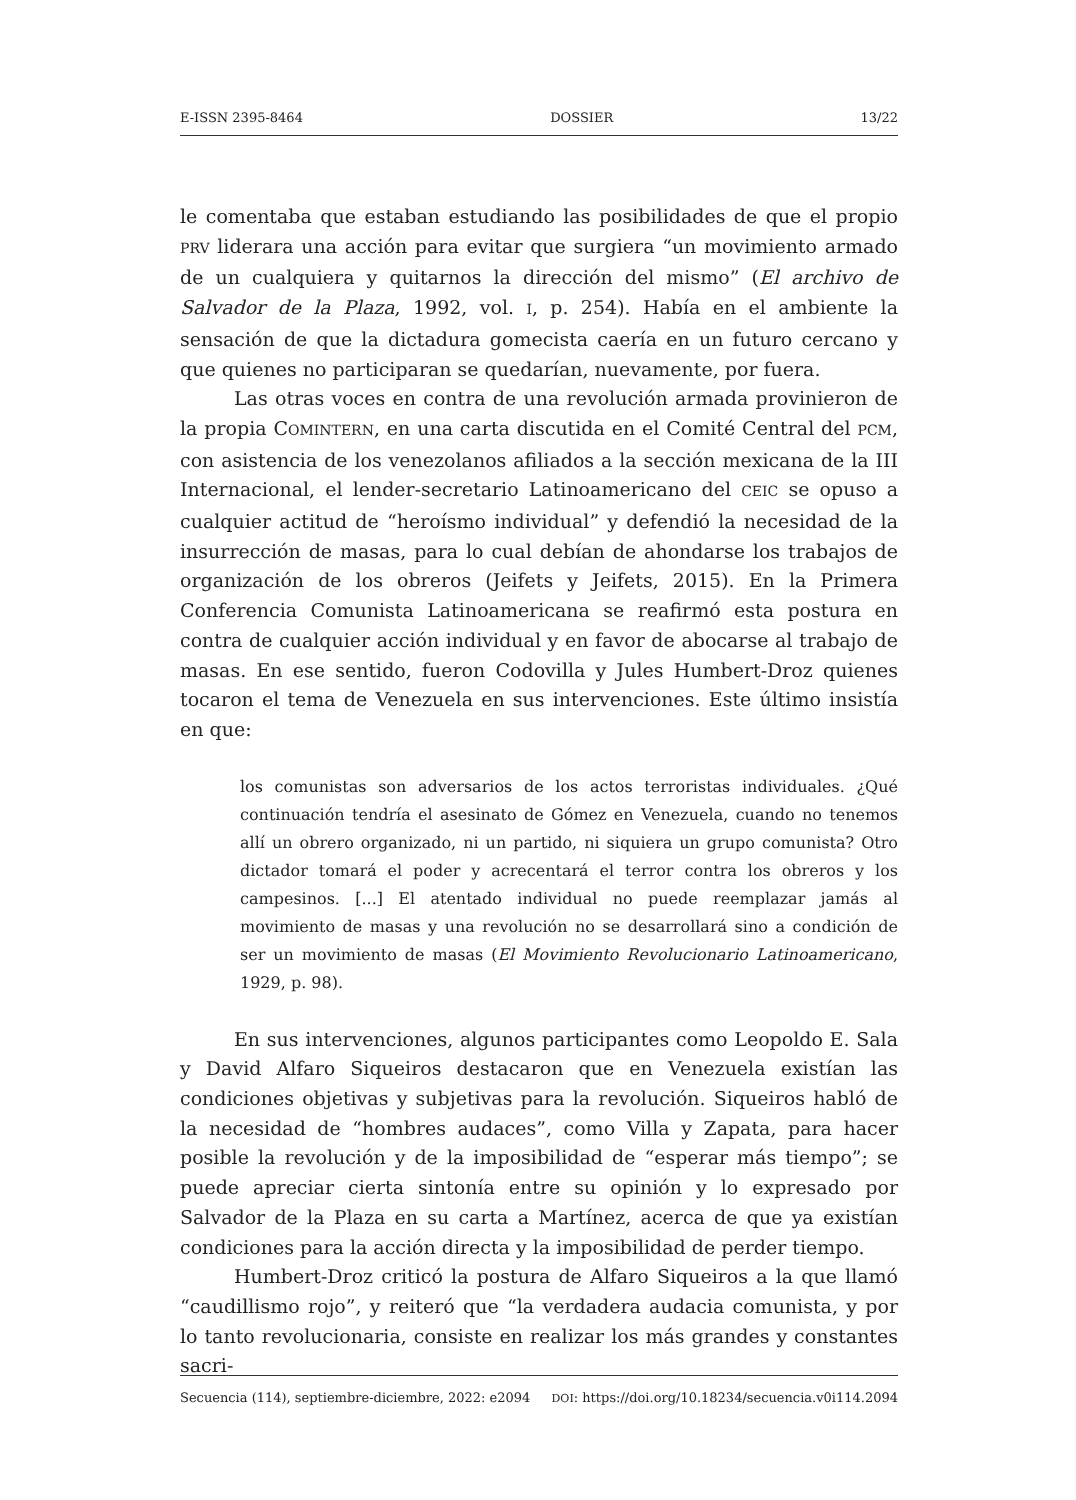E-ISSN 2395-8464 DOSSIER 13/22
le comentaba que estaban estudiando las posibilidades de que el propio PRV liderara una acción para evitar que surgiera “un movimiento armado de un cualquiera y quitarnos la dirección del mismo” (El archivo de Salvador de la Plaza, 1992, vol. I, p. 254). Había en el ambiente la sensación de que la dictadura gomecista caería en un futuro cercano y que quienes no participaran se quedarían, nuevamente, por fuera.
Las otras voces en contra de una revolución armada provinieron de la propia COMINTERN, en una carta discutida en el Comité Central del PCM, con asistencia de los venezolanos afiliados a la sección mexicana de la III Internacional, el lender-secretario Latinoamericano del CEIC se opuso a cualquier actitud de “heroísmo individual” y defendió la necesidad de la insurrección de masas, para lo cual debían de ahondarse los trabajos de organización de los obreros (Jeifets y Jeifets, 2015). En la Primera Conferencia Comunista Latinoamericana se reafirmó esta postura en contra de cualquier acción individual y en favor de abocarse al trabajo de masas. En ese sentido, fueron Codovilla y Jules Humbert-Droz quienes tocaron el tema de Venezuela en sus intervenciones. Este último insistía en que:
los comunistas son adversarios de los actos terroristas individuales. ¿Qué continuación tendría el asesinato de Gómez en Venezuela, cuando no tenemos allí un obrero organizado, ni un partido, ni siquiera un grupo comunista? Otro dictador tomará el poder y acrecentará el terror contra los obreros y los campesinos. [...] El atentado individual no puede reemplazar jamás al movimiento de masas y una revolución no se desarrollará sino a condición de ser un movimiento de masas (El Movimiento Revolucionario Latinoamericano, 1929, p. 98).
En sus intervenciones, algunos participantes como Leopoldo E. Sala y David Alfaro Siqueiros destacaron que en Venezuela existían las condiciones objetivas y subjetivas para la revolución. Siqueiros habló de la necesidad de “hombres audaces”, como Villa y Zapata, para hacer posible la revolución y de la imposibilidad de “esperar más tiempo”; se puede apreciar cierta sintonía entre su opinión y lo expresado por Salvador de la Plaza en su carta a Martínez, acerca de que ya existían condiciones para la acción directa y la imposibilidad de perder tiempo.
Humbert-Droz criticó la postura de Alfaro Siqueiros a la que llamó “caudillismo rojo”, y reiteró que “la verdadera audacia comunista, y por lo tanto revolucionaria, consiste en realizar los más grandes y constantes sacri-
Secuencia (114), septiembre-diciembre, 2022: e2094 DOI: https://doi.org/10.18234/secuencia.v0i114.2094